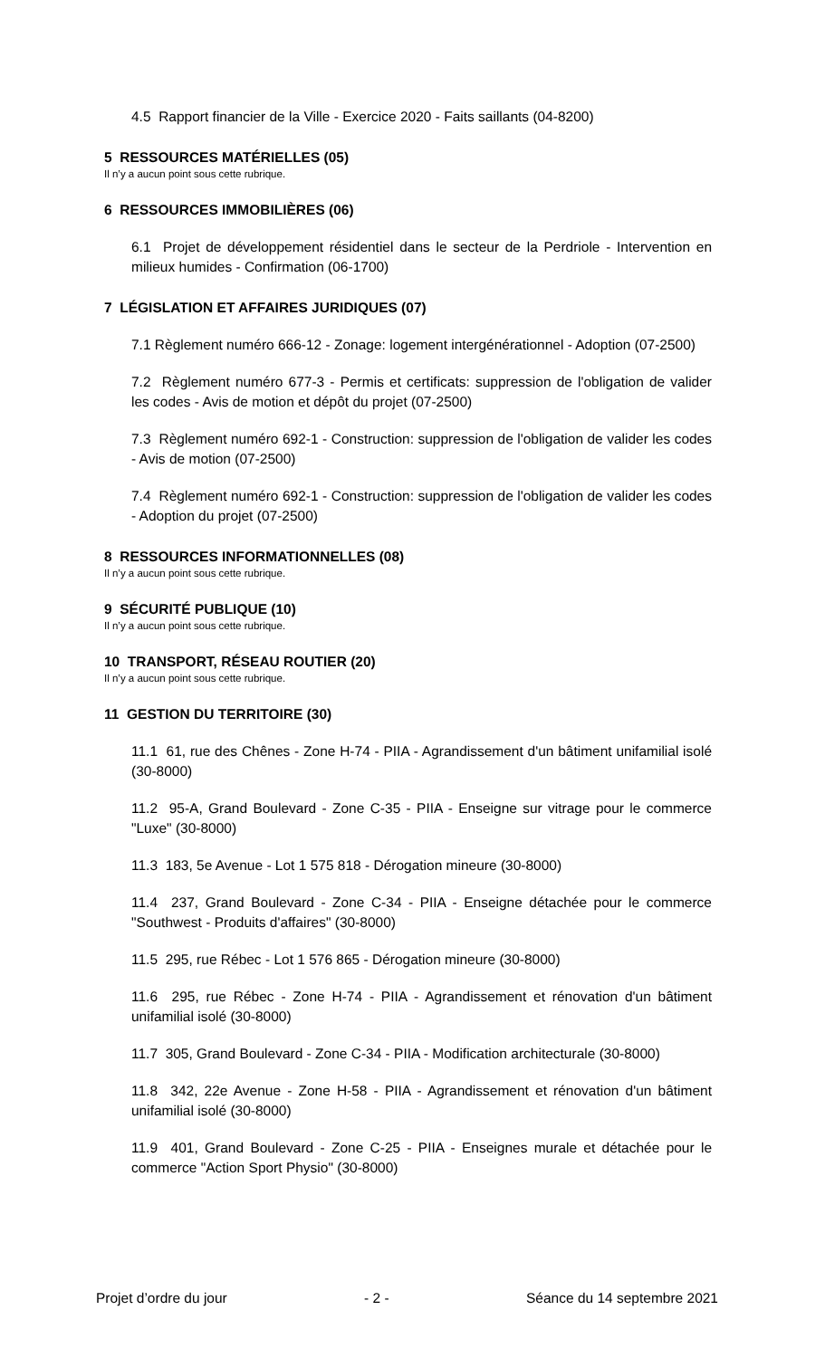4.5 Rapport financier de la Ville - Exercice 2020 - Faits saillants (04-8200)
5 RESSOURCES MATÉRIELLES (05)
Il n’y a aucun point sous cette rubrique.
6 RESSOURCES IMMOBILIÈRES (06)
6.1 Projet de développement résidentiel dans le secteur de la Perdriole - Intervention en milieux humides - Confirmation (06-1700)
7 LÉGISLATION ET AFFAIRES JURIDIQUES (07)
7.1 Règlement numéro 666-12 - Zonage: logement intergénérationnel - Adoption (07-2500)
7.2 Règlement numéro 677-3 - Permis et certificats: suppression de l'obligation de valider les codes - Avis de motion et dépôt du projet (07-2500)
7.3 Règlement numéro 692-1 - Construction: suppression de l'obligation de valider les codes - Avis de motion (07-2500)
7.4 Règlement numéro 692-1 - Construction: suppression de l'obligation de valider les codes - Adoption du projet (07-2500)
8 RESSOURCES INFORMATIONNELLES (08)
Il n’y a aucun point sous cette rubrique.
9 SÉCURITÉ PUBLIQUE (10)
Il n’y a aucun point sous cette rubrique.
10 TRANSPORT, RÉSEAU ROUTIER (20)
Il n’y a aucun point sous cette rubrique.
11 GESTION DU TERRITOIRE (30)
11.1 61, rue des Chênes - Zone H-74 - PIIA - Agrandissement d'un bâtiment unifamilial isolé (30-8000)
11.2 95-A, Grand Boulevard - Zone C-35 - PIIA - Enseigne sur vitrage pour le commerce "Luxe" (30-8000)
11.3 183, 5e Avenue - Lot 1 575 818 - Dérogation mineure (30-8000)
11.4 237, Grand Boulevard - Zone C-34 - PIIA - Enseigne détachée pour le commerce "Southwest - Produits d'affaires" (30-8000)
11.5 295, rue Rébec - Lot 1 576 865 - Dérogation mineure (30-8000)
11.6 295, rue Rébec - Zone H-74 - PIIA - Agrandissement et rénovation d'un bâtiment unifamilial isolé (30-8000)
11.7 305, Grand Boulevard - Zone C-34 - PIIA - Modification architecturale (30-8000)
11.8 342, 22e Avenue - Zone H-58 - PIIA - Agrandissement et rénovation d'un bâtiment unifamilial isolé (30-8000)
11.9 401, Grand Boulevard - Zone C-25 - PIIA - Enseignes murale et détachée pour le commerce "Action Sport Physio" (30-8000)
Projet d’ordre du jour - 2 - Séance du 14 septembre 2021